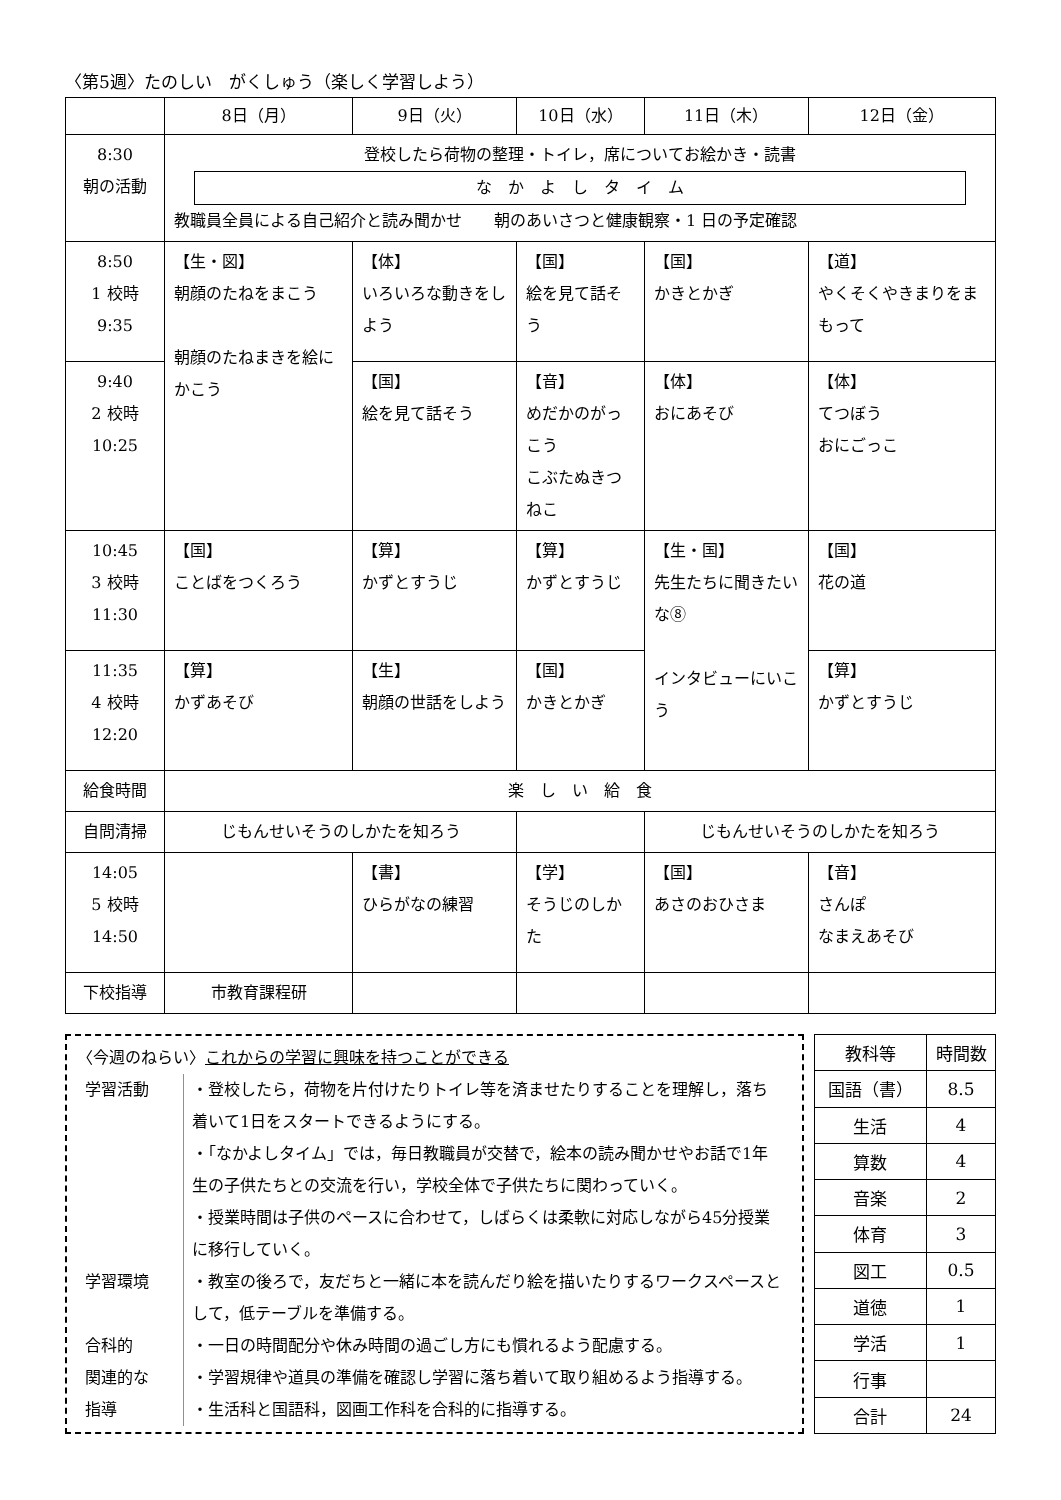〈第5週〉たのしい　がくしゅう（楽しく学習しよう）
| | 8日（月） | 9日（火） | 10日（水） | 11日（木） | 12日（金） |
| --- | --- | --- | --- | --- | --- |
| 8:30 朝の活動 | 登校したら荷物の整理・トイレ，席についてお絵かき・読書 な か よ し タ イ ム 教職員全員による自己紹介と読み聞かせ 朝のあいさつと健康観察・1 日の予定確認 | | | | |
| 8:50 1 校時 9:35 | 【生・図】 朝顔のたねをまこう 朝顔のたねまきを絵にかこう | 【体】 いろいろな動きをしよう | 【国】 絵を見て話そう | 【国】 かきとかぎ | 【道】 やくそくやきまりをまもって |
| 9:40 2 校時 10:25 | | 【国】 絵を見て話そう | 【音】 めだかのがっこう こぶたぬきつねこ | 【体】 おにあそび | 【体】 てつぼう おにごっこ |
| 10:45 3 校時 11:30 | 【国】 ことばをつくろう | 【算】 かずとすうじ | 【算】 かずとすうじ | 【生・国】 先生たちに聞きたいな⑧ インタビューにいこう | 【国】 花の道 |
| 11:35 4 校時 12:20 | 【算】 かずあそび | 【生】 朝顔の世話をしよう | 【国】 かきとかぎ | | 【算】 かずとすうじ |
| 給食時間 | 楽 し い 給 食 | | | | |
| 自問清掃 | じもんせいそうのしかたを知ろう | | | じもんせいそうのしかたを知ろう | |
| 14:05 5 校時 14:50 | | 【書】 ひらがなの練習 | 【学】 そうじのしかた | 【国】 あさのおひさま | 【音】 さんぽ なまえあそび |
| 下校指導 | 市教育課程研 | | | | |
〈今週のねらい〉これからの学習に興味を持つことができる
| 学習活動 | ・登校したら，荷物を片付けたりトイレ等を済ませたりすることを理解し，落ち着いて1日をスタートできるようにする。 ・「なかよしタイム」では，毎日教職員が交替で，絵本の読み聞かせやお話で1年生の子供たちとの交流を行い，学校全体で子供たちに関わっていく。 ・授業時間は子供のペースに合わせて，しばらくは柔軟に対応しながら45分授業に移行していく。 |
| 学習環境 | ・教室の後ろで，友だちと一緒に本を読んだり絵を描いたりするワークスペースとして，低テーブルを準備する。 |
| 合科的 関連的な 指導 | ・一日の時間配分や休み時間の過ごし方にも慣れるよう配慮する。 ・学習規律や道具の準備を確認し学習に落ち着いて取り組めるよう指導する。 ・生活科と国語科，図画工作科を合科的に指導する。 |
| 教科等 | 時間数 |
| 国語（書） | 8.5 |
| 生活 | 4 |
| 算数 | 4 |
| 音楽 | 2 |
| 体育 | 3 |
| 図工 | 0.5 |
| 道徳 | 1 |
| 学活 | 1 |
| 行事 | |
| 合計 | 24 |